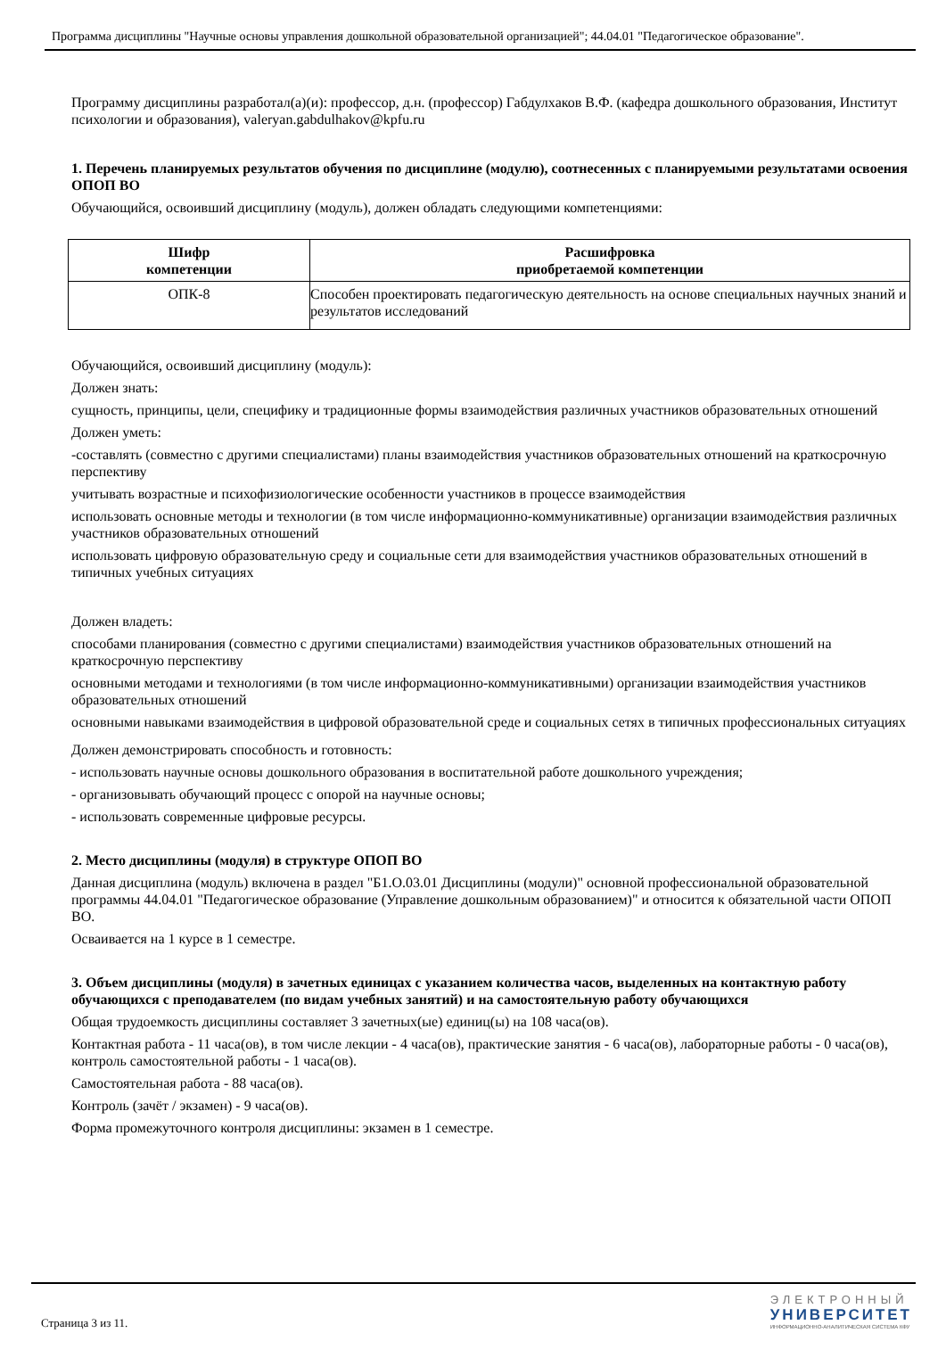Программа дисциплины "Научные основы управления дошкольной образовательной организацией"; 44.04.01 "Педагогическое образование".
Программу дисциплины разработал(а)(и): профессор, д.н. (профессор) Габдулхаков В.Ф. (кафедра дошкольного образования, Институт психологии и образования), valeryan.gabdulhakov@kpfu.ru
1. Перечень планируемых результатов обучения по дисциплине (модулю), соотнесенных с планируемыми результатами освоения ОПОП ВО
Обучающийся, освоивший дисциплину (модуль), должен обладать следующими компетенциями:
| Шифр компетенции | Расшифровка приобретаемой компетенции |
| --- | --- |
| ОПК-8 | Способен проектировать педагогическую деятельность на основе специальных научных знаний и результатов исследований |
Обучающийся, освоивший дисциплину (модуль):
Должен знать:
сущность, принципы, цели, специфику и традиционные формы взаимодействия различных участников образовательных отношений
Должен уметь:
-составлять (совместно с другими специалистами) планы взаимодействия участников образовательных отношений на краткосрочную перспективу
учитывать возрастные и психофизиологические особенности участников в процессе взаимодействия
использовать основные методы и технологии (в том числе информационно-коммуникативные) организации взаимодействия различных участников образовательных отношений
использовать цифровую образовательную среду и социальные сети для взаимодействия участников образовательных отношений в типичных учебных ситуациях
Должен владеть:
способами планирования (совместно с другими специалистами) взаимодействия участников образовательных отношений на краткосрочную перспективу
основными методами и технологиями (в том числе информационно-коммуникативными) организации взаимодействия участников образовательных отношений
основными навыками взаимодействия в цифровой образовательной среде и социальных сетях в типичных профессиональных ситуациях
Должен демонстрировать способность и готовность:
- использовать научные основы дошкольного образования в воспитательной работе дошкольного учреждения;
- организовывать обучающий процесс с опорой на научные основы;
- использовать современные цифровые ресурсы.
2. Место дисциплины (модуля) в структуре ОПОП ВО
Данная дисциплина (модуль) включена в раздел "Б1.О.03.01 Дисциплины (модули)" основной профессиональной образовательной программы 44.04.01 "Педагогическое образование (Управление дошкольным образованием)" и относится к обязательной части ОПОП ВО.
Осваивается на 1 курсе в 1 семестре.
3. Объем дисциплины (модуля) в зачетных единицах с указанием количества часов, выделенных на контактную работу обучающихся с преподавателем (по видам учебных занятий) и на самостоятельную работу обучающихся
Общая трудоемкость дисциплины составляет 3 зачетных(ые) единиц(ы) на 108 часа(ов).
Контактная работа - 11 часа(ов), в том числе лекции - 4 часа(ов), практические занятия - 6 часа(ов), лабораторные работы - 0 часа(ов), контроль самостоятельной работы - 1 часа(ов).
Самостоятельная работа - 88 часа(ов).
Контроль (зачёт / экзамен) - 9 часа(ов).
Форма промежуточного контроля дисциплины: экзамен в 1 семестре.
Страница 3 из 11.
ЭЛЕКТРОННЫЙ
УНИВЕРСИТЕТ
ИНФОРМАЦИОННО-АНАЛИТИЧЕСКАЯ СИСТЕМА КФУ